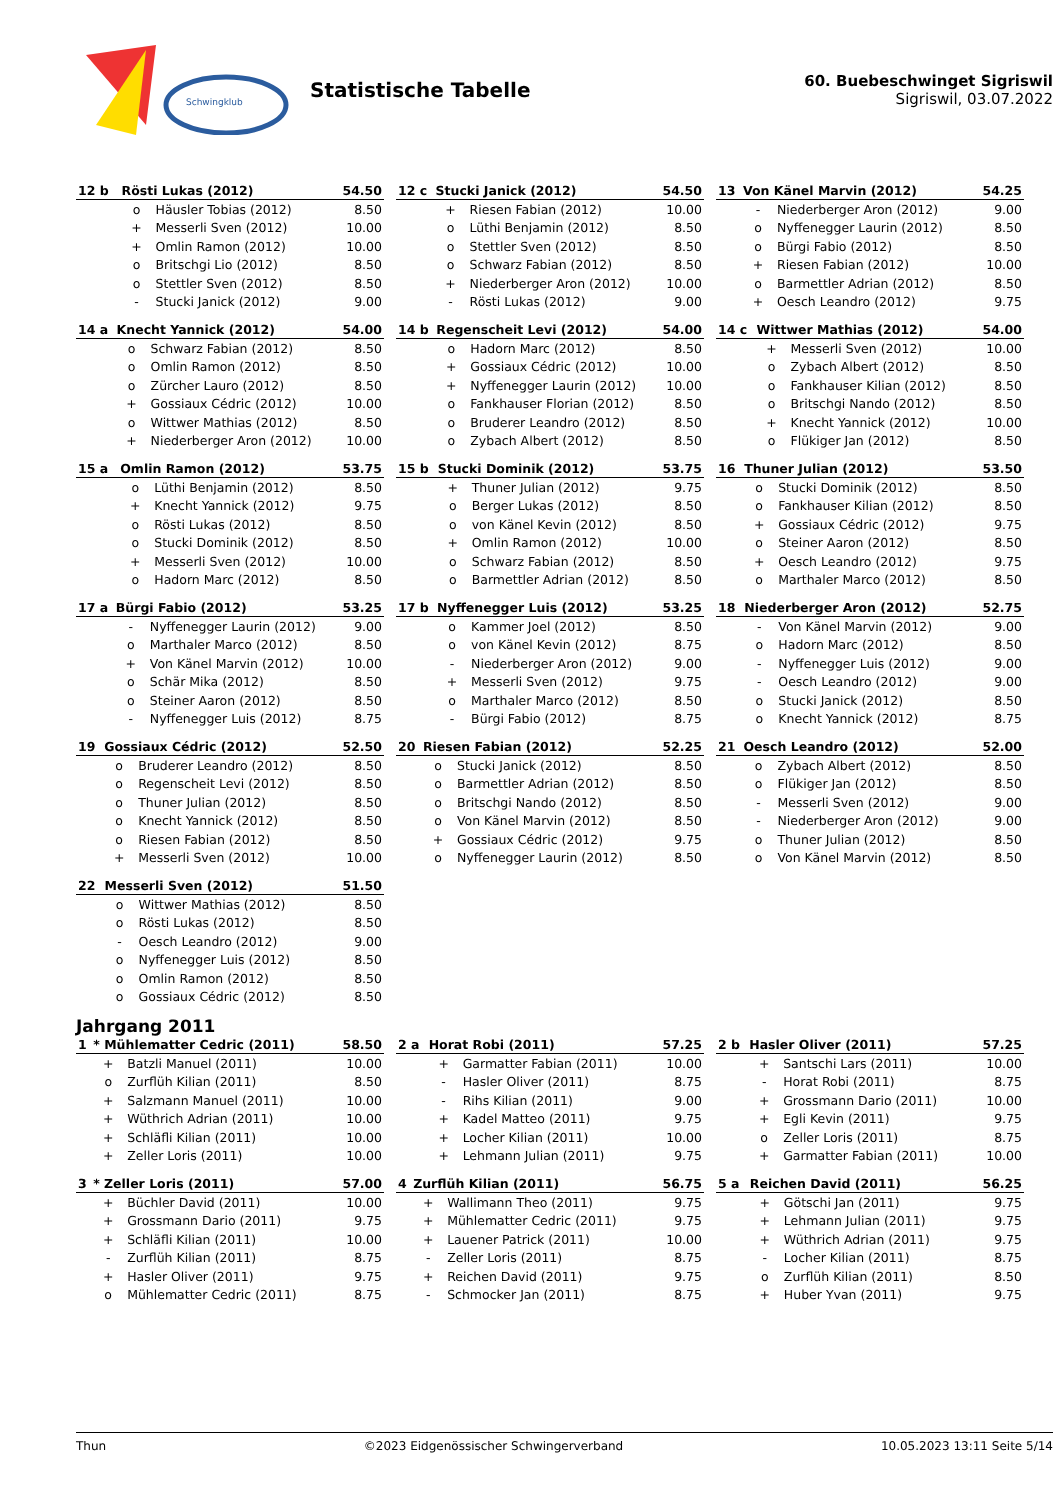Schwingklub
Statistische Tabelle
60. Buebeschwinget Sigriswil
Sigriswil, 03.07.2022
| 12 b | Rösti Lukas (2012) | | 54.50 |
| --- | --- | --- | --- |
| | o | Häusler Tobias (2012) | 8.50 |
| | + | Messerli Sven (2012) | 10.00 |
| | + | Omlin Ramon (2012) | 10.00 |
| | o | Britschgi Lio (2012) | 8.50 |
| | o | Stettler Sven (2012) | 8.50 |
| | - | Stucki Janick (2012) | 9.00 |
| 12 c | Stucki Janick (2012) | | 54.50 |
| --- | --- | --- | --- |
| | + | Riesen Fabian (2012) | 10.00 |
| | o | Lüthi Benjamin (2012) | 8.50 |
| | o | Stettler Sven (2012) | 8.50 |
| | o | Schwarz Fabian (2012) | 8.50 |
| | + | Niederberger Aron (2012) | 10.00 |
| | - | Rösti Lukas (2012) | 9.00 |
| 13 | Von Känel Marvin (2012) | | 54.25 |
| --- | --- | --- | --- |
| | - | Niederberger Aron (2012) | 9.00 |
| | o | Nyffenegger Laurin (2012) | 8.50 |
| | o | Bürgi Fabio (2012) | 8.50 |
| | + | Riesen Fabian (2012) | 10.00 |
| | o | Barmettler Adrian (2012) | 8.50 |
| | + | Oesch Leandro (2012) | 9.75 |
| 14 a | Knecht Yannick (2012) | | 54.00 |
| --- | --- | --- | --- |
| | o | Schwarz Fabian (2012) | 8.50 |
| | o | Omlin Ramon (2012) | 8.50 |
| | o | Zürcher Lauro (2012) | 8.50 |
| | + | Gossiaux Cédric (2012) | 10.00 |
| | o | Wittwer Mathias (2012) | 8.50 |
| | + | Niederberger Aron (2012) | 10.00 |
| 14 b | Regenscheit Levi (2012) | | 54.00 |
| --- | --- | --- | --- |
| | o | Hadorn Marc (2012) | 8.50 |
| | + | Gossiaux Cédric (2012) | 10.00 |
| | + | Nyffenegger Laurin (2012) | 10.00 |
| | o | Fankhauser Florian (2012) | 8.50 |
| | o | Bruderer Leandro (2012) | 8.50 |
| | o | Zybach Albert (2012) | 8.50 |
| 14 c | Wittwer Mathias (2012) | | 54.00 |
| --- | --- | --- | --- |
| | + | Messerli Sven (2012) | 10.00 |
| | o | Zybach Albert (2012) | 8.50 |
| | o | Fankhauser Kilian (2012) | 8.50 |
| | o | Britschgi Nando (2012) | 8.50 |
| | + | Knecht Yannick (2012) | 10.00 |
| | o | Flükiger Jan (2012) | 8.50 |
| 15 a | Omlin Ramon (2012) | | 53.75 |
| --- | --- | --- | --- |
| | o | Lüthi Benjamin (2012) | 8.50 |
| | + | Knecht Yannick (2012) | 9.75 |
| | o | Rösti Lukas (2012) | 8.50 |
| | o | Stucki Dominik (2012) | 8.50 |
| | + | Messerli Sven (2012) | 10.00 |
| | o | Hadorn Marc (2012) | 8.50 |
| 15 b | Stucki Dominik (2012) | | 53.75 |
| --- | --- | --- | --- |
| | + | Thuner Julian (2012) | 9.75 |
| | o | Berger Lukas (2012) | 8.50 |
| | o | von Känel Kevin (2012) | 8.50 |
| | + | Omlin Ramon (2012) | 10.00 |
| | o | Schwarz Fabian (2012) | 8.50 |
| | o | Barmettler Adrian (2012) | 8.50 |
| 16 | Thuner Julian (2012) | | 53.50 |
| --- | --- | --- | --- |
| | o | Stucki Dominik (2012) | 8.50 |
| | o | Fankhauser Kilian (2012) | 8.50 |
| | + | Gossiaux Cédric (2012) | 9.75 |
| | o | Steiner Aaron (2012) | 8.50 |
| | + | Oesch Leandro (2012) | 9.75 |
| | o | Marthaler Marco (2012) | 8.50 |
| 17 a | Bürgi Fabio (2012) | | 53.25 |
| --- | --- | --- | --- |
| | - | Nyffenegger Laurin (2012) | 9.00 |
| | o | Marthaler Marco (2012) | 8.50 |
| | + | Von Känel Marvin (2012) | 10.00 |
| | o | Schär Mika (2012) | 8.50 |
| | o | Steiner Aaron (2012) | 8.50 |
| | - | Nyffenegger Luis (2012) | 8.75 |
| 17 b | Nyffenegger Luis (2012) | | 53.25 |
| --- | --- | --- | --- |
| | o | Kammer Joel (2012) | 8.50 |
| | o | von Känel Kevin (2012) | 8.75 |
| | - | Niederberger Aron (2012) | 9.00 |
| | + | Messerli Sven (2012) | 9.75 |
| | o | Marthaler Marco (2012) | 8.50 |
| | - | Bürgi Fabio (2012) | 8.75 |
| 18 | Niederberger Aron (2012) | | 52.75 |
| --- | --- | --- | --- |
| | - | Von Känel Marvin (2012) | 9.00 |
| | o | Hadorn Marc (2012) | 8.50 |
| | - | Nyffenegger Luis (2012) | 9.00 |
| | - | Oesch Leandro (2012) | 9.00 |
| | o | Stucki Janick (2012) | 8.50 |
| | o | Knecht Yannick (2012) | 8.75 |
| 19 | Gossiaux Cédric (2012) | | 52.50 |
| --- | --- | --- | --- |
| | o | Bruderer Leandro (2012) | 8.50 |
| | o | Regenscheit Levi (2012) | 8.50 |
| | o | Thuner Julian (2012) | 8.50 |
| | o | Knecht Yannick (2012) | 8.50 |
| | o | Riesen Fabian (2012) | 8.50 |
| | + | Messerli Sven (2012) | 10.00 |
| 20 | Riesen Fabian (2012) | | 52.25 |
| --- | --- | --- | --- |
| | o | Stucki Janick (2012) | 8.50 |
| | o | Barmettler Adrian (2012) | 8.50 |
| | o | Britschgi Nando (2012) | 8.50 |
| | o | Von Känel Marvin (2012) | 8.50 |
| | + | Gossiaux Cédric (2012) | 9.75 |
| | o | Nyffenegger Laurin (2012) | 8.50 |
| 21 | Oesch Leandro (2012) | | 52.00 |
| --- | --- | --- | --- |
| | o | Zybach Albert (2012) | 8.50 |
| | o | Flükiger Jan (2012) | 8.50 |
| | - | Messerli Sven (2012) | 9.00 |
| | - | Niederberger Aron (2012) | 9.00 |
| | o | Thuner Julian (2012) | 8.50 |
| | o | Von Känel Marvin (2012) | 8.50 |
| 22 | Messerli Sven (2012) | | 51.50 |
| --- | --- | --- | --- |
| | o | Wittwer Mathias (2012) | 8.50 |
| | o | Rösti Lukas (2012) | 8.50 |
| | - | Oesch Leandro (2012) | 9.00 |
| | o | Nyffenegger Luis (2012) | 8.50 |
| | o | Omlin Ramon (2012) | 8.50 |
| | o | Gossiaux Cédric (2012) | 8.50 |
Jahrgang 2011
| 1 | * Mühlematter Cedric (2011) | | 58.50 |
| --- | --- | --- | --- |
| | + | Batzli Manuel (2011) | 10.00 |
| | o | Zurflüh Kilian (2011) | 8.50 |
| | + | Salzmann Manuel (2011) | 10.00 |
| | + | Wüthrich Adrian (2011) | 10.00 |
| | + | Schläfli Kilian (2011) | 10.00 |
| | + | Zeller Loris (2011) | 10.00 |
| 2 a | Horat Robi (2011) | | 57.25 |
| --- | --- | --- | --- |
| | + | Garmatter Fabian (2011) | 10.00 |
| | - | Hasler Oliver (2011) | 8.75 |
| | - | Rihs Kilian (2011) | 9.00 |
| | + | Kadel Matteo (2011) | 9.75 |
| | + | Locher Kilian (2011) | 10.00 |
| | + | Lehmann Julian (2011) | 9.75 |
| 2 b | Hasler Oliver (2011) | | 57.25 |
| --- | --- | --- | --- |
| | + | Santschi Lars (2011) | 10.00 |
| | - | Horat Robi (2011) | 8.75 |
| | + | Grossmann Dario (2011) | 10.00 |
| | + | Egli Kevin (2011) | 9.75 |
| | o | Zeller Loris (2011) | 8.75 |
| | + | Garmatter Fabian (2011) | 10.00 |
| 3 | * Zeller Loris (2011) | | 57.00 |
| --- | --- | --- | --- |
| | + | Büchler David (2011) | 10.00 |
| | + | Grossmann Dario (2011) | 9.75 |
| | + | Schläfli Kilian (2011) | 10.00 |
| | - | Zurflüh Kilian (2011) | 8.75 |
| | + | Hasler Oliver (2011) | 9.75 |
| | o | Mühlematter Cedric (2011) | 8.75 |
| 4 | Zurflüh Kilian (2011) | | 56.75 |
| --- | --- | --- | --- |
| | + | Wallimann Theo (2011) | 9.75 |
| | + | Mühlematter Cedric (2011) | 9.75 |
| | + | Lauener Patrick (2011) | 10.00 |
| | - | Zeller Loris (2011) | 8.75 |
| | + | Reichen David (2011) | 9.75 |
| | - | Schmocker Jan (2011) | 8.75 |
| 5 a | Reichen David (2011) | | 56.25 |
| --- | --- | --- | --- |
| | + | Götschi Jan (2011) | 9.75 |
| | + | Lehmann Julian (2011) | 9.75 |
| | + | Wüthrich Adrian (2011) | 9.75 |
| | - | Locher Kilian (2011) | 8.75 |
| | o | Zurflüh Kilian (2011) | 8.50 |
| | + | Huber Yvan (2011) | 9.75 |
Thun ©2023 Eidgenössischer Schwingerverband 10.05.2023 13:11 Seite 5/14